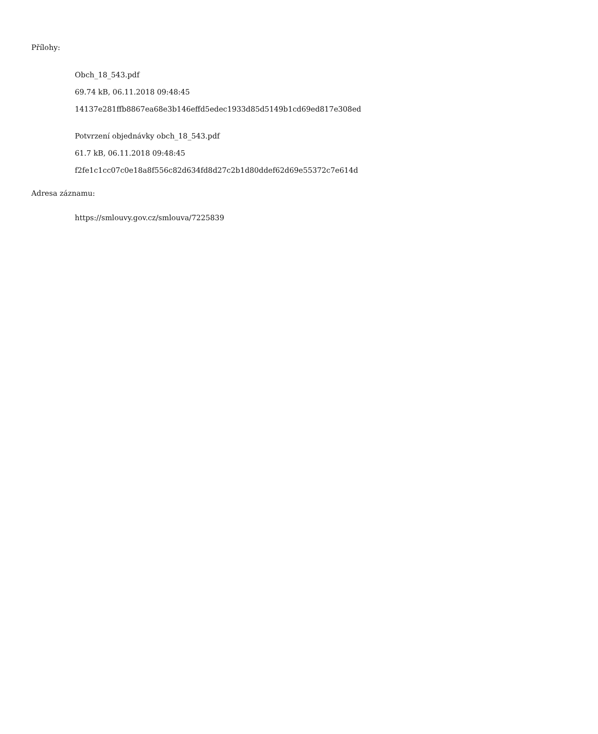Přílohy:
Obch_18_543.pdf
69.74 kB, 06.11.2018 09:48:45
14137e281ffb8867ea68e3b146effd5edec1933d85d5149b1cd69ed817e308ed
Potvrzení objednávky obch_18_543.pdf
61.7 kB, 06.11.2018 09:48:45
f2fe1c1cc07c0e18a8f556c82d634fd8d27c2b1d80ddef62d69e55372c7e614d
Adresa záznamu:
https://smlouvy.gov.cz/smlouva/7225839